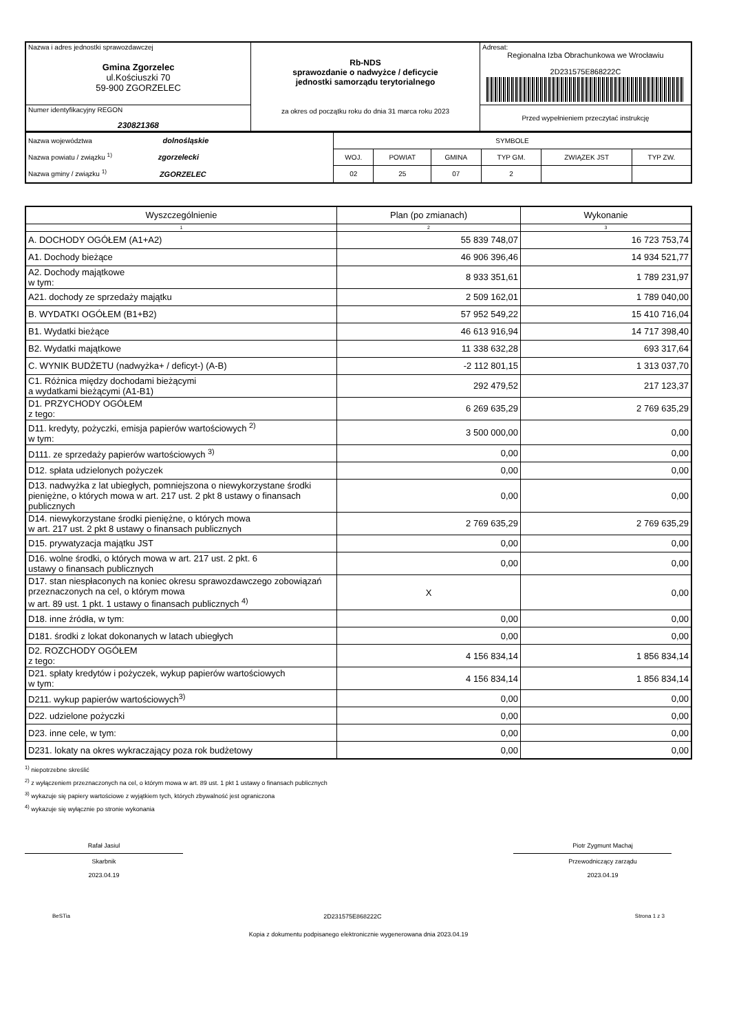| Nazwa i adres jednostki sprawozdawczej Gmina Zgorzelec ul.Kościuszki 70 59-900 ZGORZELEC | Rb-NDS sprawozdanie o nadwyżce / deficycie jednostki samorządu terytorialnego za okres od początku roku do dnia 31 marca roku 2023 | Adresat: Regionalna Izba Obrachunkowa we Wrocławiu 2D231575E868222C |
| Numer identyfikacyjny REGON 230821368 | | Przed wypełnieniem przeczytać instrukcję |
| Nazwa województwa dolnośląskie Nazwa powiatu / związku <sup>1)</sup> zgorzelecki Nazwa gminy / związku <sup>1)</sup> ZGORZELEC | SYMBOLE | | | | | |
| | WOJ. | POWIAT | GMINA | TYP GM. | ZWIĄZEK JST | TYP ZW. |
| | 02 | 25 | 07 | 2 | | |
| Wyszczególnienie | Plan (po zmianach) | Wykonanie |
| --- | --- | --- |
| 1 | 2 | 3 |
| A. DOCHODY OGÓŁEM (A1+A2) | 55 839 748,07 | 16 723 753,74 |
| A1. Dochody bieżące | 46 906 396,46 | 14 934 521,77 |
| A2. Dochody majątkowe w tym: | 8 933 351,61 | 1 789 231,97 |
| A21. dochody ze sprzedaży majątku | 2 509 162,01 | 1 789 040,00 |
| B. WYDATKI OGÓŁEM (B1+B2) | 57 952 549,22 | 15 410 716,04 |
| B1. Wydatki bieżące | 46 613 916,94 | 14 717 398,40 |
| B2. Wydatki majątkowe | 11 338 632,28 | 693 317,64 |
| C. WYNIK BUDŻETU (nadwyżka+ / deficyt-) (A-B) | -2 112 801,15 | 1 313 037,70 |
| C1. Różnica między dochodami bieżącymi a wydatkami bieżącymi (A1-B1) | 292 479,52 | 217 123,37 |
| D1. PRZYCHODY OGÓŁEM z tego: | 6 269 635,29 | 2 769 635,29 |
| D11. kredyty, pożyczki, emisja papierów wartościowych <sup>2)</sup> w tym: | 3 500 000,00 | 0,00 |
| D111. ze sprzedaży papierów wartościowych <sup>3)</sup> | 0,00 | 0,00 |
| D12. spłata udzielonych pożyczek | 0,00 | 0,00 |
| D13. nadwyżka z lat ubiegłych, pomniejszona o niewykorzystane środki pieniężne, o których mowa w art. 217 ust. 2 pkt 8 ustawy o finansach publicznych | 0,00 | 0,00 |
| D14. niewykorzystane środki pieniężne, o których mowa w art. 217 ust. 2 pkt 8 ustawy o finansach publicznych | 2 769 635,29 | 2 769 635,29 |
| D15. prywatyzacja majątku JST | 0,00 | 0,00 |
| D16. wolne środki, o których mowa w art. 217 ust. 2 pkt. 6 ustawy o finansach publicznych | 0,00 | 0,00 |
| D17. stan niespłaconych na koniec okresu sprawozdawczego zobowiązań przeznaczonych na cel, o którym mowa w art. 89 ust. 1 pkt. 1 ustawy o finansach publicznych <sup>4)</sup> | X | 0,00 |
| D18. inne źródła, w tym: | 0,00 | 0,00 |
| D181. środki z lokat dokonanych w latach ubiegłych | 0,00 | 0,00 |
| D2. ROZCHODY OGÓŁEM z tego: | 4 156 834,14 | 1 856 834,14 |
| D21. spłaty kredytów i pożyczek, wykup papierów wartościowych w tym: | 4 156 834,14 | 1 856 834,14 |
| D211. wykup papierów wartościowych<sup>3)</sup> | 0,00 | 0,00 |
| D22. udzielone pożyczki | 0,00 | 0,00 |
| D23. inne cele, w tym: | 0,00 | 0,00 |
| D231. lokaty na okres wykraczający poza rok budżetowy | 0,00 | 0,00 |
<sup>1)</sup> niepotrzebne skreślić
<sup>2)</sup> z wyłączeniem przeznaczonych na cel, o którym mowa w art. 89 ust. 1 pkt 1 ustawy o finansach publicznych
<sup>3)</sup> wykazuje się papiery wartościowe z wyjątkiem tych, których zbywalność jest ograniczona
<sup>4)</sup> wykazuje się wyłącznie po stronie wykonania
Rafał Jasiul
Skarbnik
2023.04.19
Piotr Zygmunt Machaj
Przewodniczący zarządu
2023.04.19
BeSTia 2D231575E868222C Strona 1 z 3
Kopia z dokumentu podpisanego elektronicznie wygenerowana dnia 2023.04.19